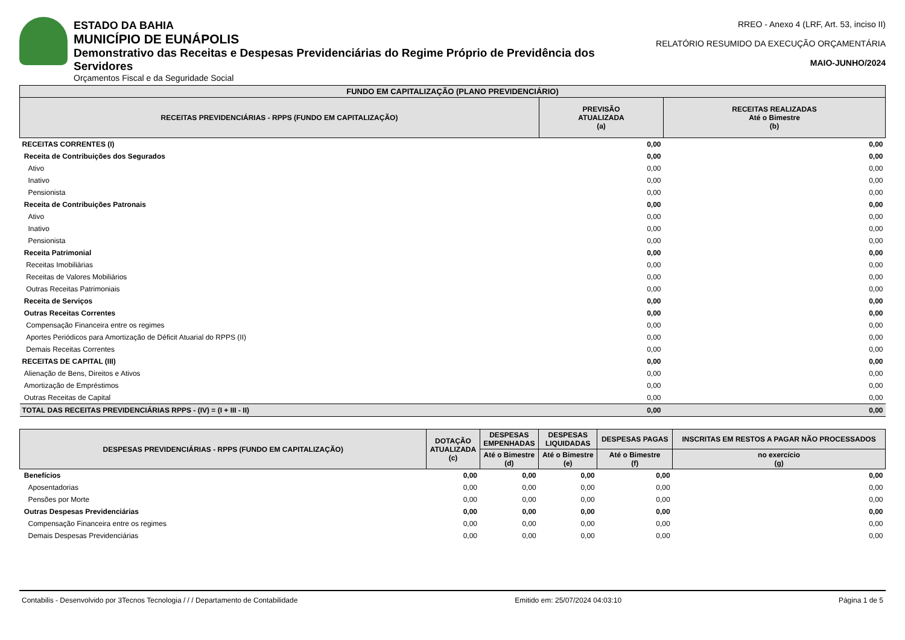ESTADO DA BAHIA
MUNICÍPIO DE EUNÁPOLIS
Demonstrativo das Receitas e Despesas Previdenciárias do Regime Próprio de Previdência dos Servidores
Orçamentos Fiscal e da Seguridade Social
RREO - Anexo 4 (LRF, Art. 53, inciso II)
RELATÓRIO RESUMIDO DA EXECUÇÃO ORÇAMENTÁRIA
MAIO-JUNHO/2024
| FUNDO EM CAPITALIZAÇÃO (PLANO PREVIDENCIÁRIO) | | |
| --- | --- | --- |
| RECEITAS PREVIDENCIÁRIAS - RPPS (FUNDO EM CAPITALIZAÇÃO) | PREVISÃO ATUALIZADA (a) | RECEITAS REALIZADAS Até o Bimestre (b) |
| RECEITAS CORRENTES (I) | 0,00 | 0,00 |
| Receita de Contribuições dos Segurados | 0,00 | 0,00 |
| Ativo | 0,00 | 0,00 |
| Inativo | 0,00 | 0,00 |
| Pensionista | 0,00 | 0,00 |
| Receita de Contribuições Patronais | 0,00 | 0,00 |
| Ativo | 0,00 | 0,00 |
| Inativo | 0,00 | 0,00 |
| Pensionista | 0,00 | 0,00 |
| Receita Patrimonial | 0,00 | 0,00 |
| Receitas Imobiliárias | 0,00 | 0,00 |
| Receitas de Valores Mobiliários | 0,00 | 0,00 |
| Outras Receitas Patrimoniais | 0,00 | 0,00 |
| Receita de Serviços | 0,00 | 0,00 |
| Outras Receitas Correntes | 0,00 | 0,00 |
| Compensação Financeira entre os regimes | 0,00 | 0,00 |
| Aportes Periódicos para Amortização de Déficit Atuarial do RPPS (II) | 0,00 | 0,00 |
| Demais Receitas Correntes | 0,00 | 0,00 |
| RECEITAS DE CAPITAL (III) | 0,00 | 0,00 |
| Alienação de Bens, Direitos e Ativos | 0,00 | 0,00 |
| Amortização de Empréstimos | 0,00 | 0,00 |
| Outras Receitas de Capital | 0,00 | 0,00 |
| TOTAL DAS RECEITAS PREVIDENCIÁRIAS RPPS - (IV) = (I + III - II) | 0,00 | 0,00 |
| DESPESAS PREVIDENCIÁRIAS - RPPS (FUNDO EM CAPITALIZAÇÃO) | DOTAÇÃO ATUALIZADA (c) | DESPESAS EMPENHADAS | DESPESAS LIQUIDADAS | DESPESAS PAGAS | INSCRITAS EM RESTOS A PAGAR NÃO PROCESSADOS |
| --- | --- | --- | --- | --- | --- |
| | | Até o Bimestre (d) | Até o Bimestre (e) | Até o Bimestre (f) | no exercício (g) |
| Benefícios | 0,00 | 0,00 | 0,00 | 0,00 | 0,00 |
| Aposentadorias | 0,00 | 0,00 | 0,00 | 0,00 | 0,00 |
| Pensões por Morte | 0,00 | 0,00 | 0,00 | 0,00 | 0,00 |
| Outras Despesas Previdenciárias | 0,00 | 0,00 | 0,00 | 0,00 | 0,00 |
| Compensação Financeira entre os regimes | 0,00 | 0,00 | 0,00 | 0,00 | 0,00 |
| Demais Despesas Previdenciárias | 0,00 | 0,00 | 0,00 | 0,00 | 0,00 |
Contabilis - Desenvolvido por 3Tecnos Tecnologia / / / Departamento de Contabilidade Emitido em: 25/07/2024 04:03:10 Página 1 de 5